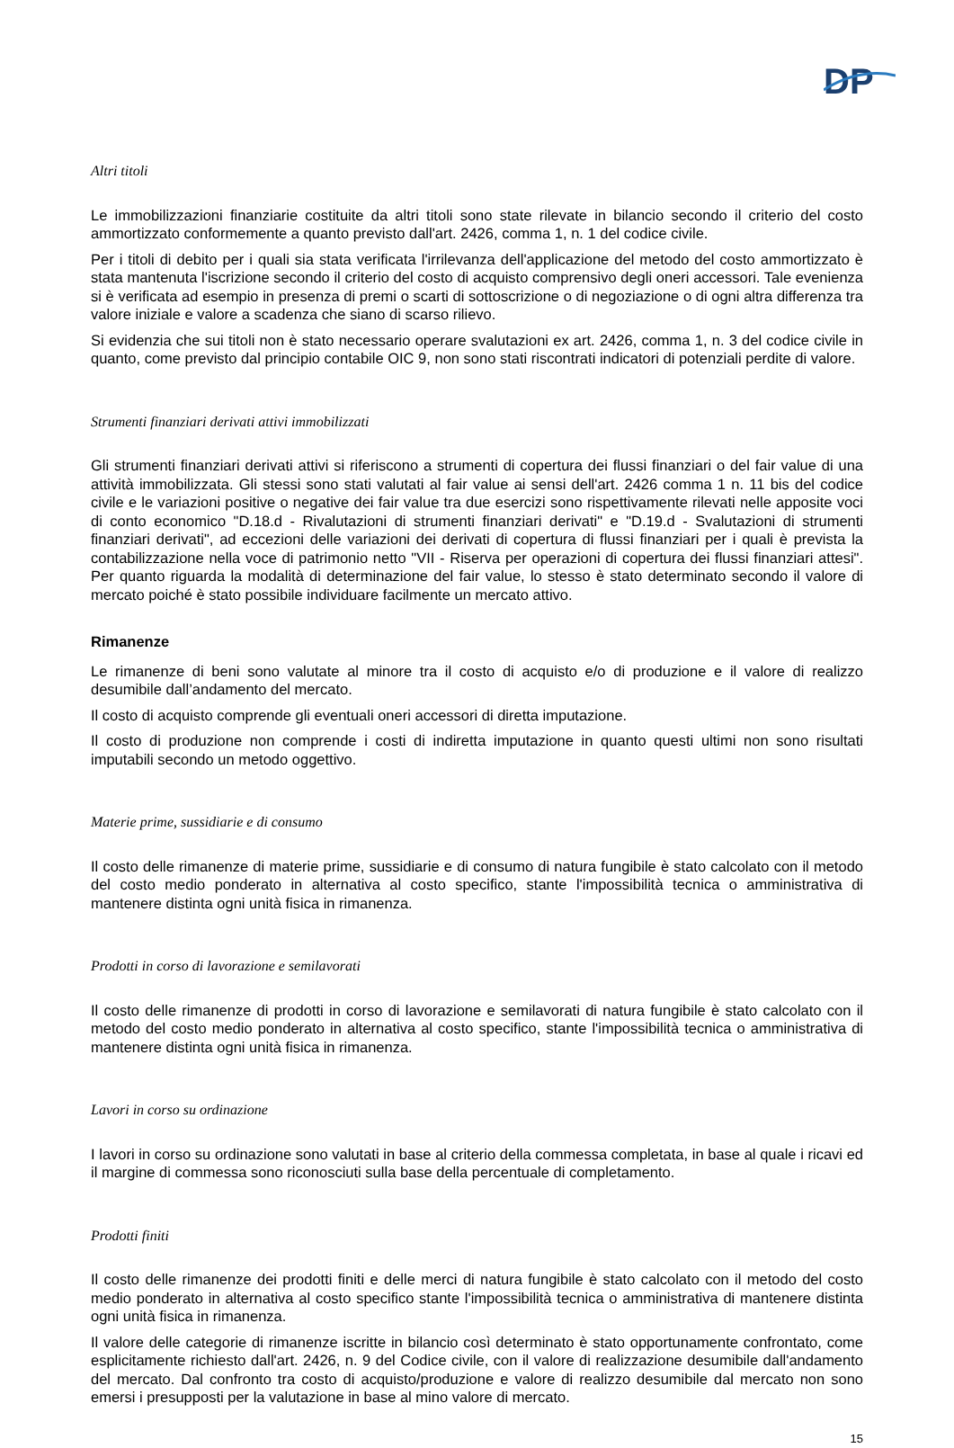DP
Altri titoli
Le immobilizzazioni finanziarie costituite da altri titoli sono state rilevate in bilancio secondo il criterio del costo ammortizzato conformemente a quanto previsto dall'art. 2426, comma 1, n. 1 del codice civile.
Per i titoli di debito per i quali sia stata verificata l'irrilevanza dell'applicazione del metodo del costo ammortizzato è stata mantenuta l'iscrizione secondo il criterio del costo di acquisto comprensivo degli oneri accessori. Tale evenienza si è verificata ad esempio in presenza di premi o scarti di sottoscrizione o di negoziazione o di ogni altra differenza tra valore iniziale e valore a scadenza che siano di scarso rilievo.
Si evidenzia che sui titoli non è stato necessario operare svalutazioni ex art. 2426, comma 1, n. 3 del codice civile in quanto, come previsto dal principio contabile OIC 9, non sono stati riscontrati indicatori di potenziali perdite di valore.
Strumenti finanziari derivati attivi immobilizzati
Gli strumenti finanziari derivati attivi si riferiscono a strumenti di copertura dei flussi finanziari o del fair value di una attività immobilizzata. Gli stessi sono stati valutati al fair value ai sensi dell'art. 2426 comma 1 n. 11 bis del codice civile e le variazioni positive o negative dei fair value tra due esercizi sono rispettivamente rilevati nelle apposite voci di conto economico "D.18.d - Rivalutazioni di strumenti finanziari derivati" e "D.19.d - Svalutazioni di strumenti finanziari derivati", ad eccezioni delle variazioni dei derivati di copertura di flussi finanziari per i quali è prevista la contabilizzazione nella voce di patrimonio netto "VII - Riserva per operazioni di copertura dei flussi finanziari attesi". Per quanto riguarda la modalità di determinazione del fair value, lo stesso è stato determinato secondo il valore di mercato poiché è stato possibile individuare facilmente un mercato attivo.
Rimanenze
Le rimanenze di beni sono valutate al minore tra il costo di acquisto e/o di produzione e il valore di realizzo desumibile dall’andamento del mercato.
Il costo di acquisto comprende gli eventuali oneri accessori di diretta imputazione.
Il costo di produzione non comprende i costi di indiretta imputazione in quanto questi ultimi non sono risultati imputabili secondo un metodo oggettivo.
Materie prime, sussidiarie e di consumo
Il costo delle rimanenze di materie prime, sussidiarie e di consumo di natura fungibile è stato calcolato con il metodo del costo medio ponderato in alternativa al costo specifico, stante l'impossibilità tecnica o amministrativa di mantenere distinta ogni unità fisica in rimanenza.
Prodotti in corso di lavorazione e semilavorati
Il costo delle rimanenze di prodotti in corso di lavorazione e semilavorati di natura fungibile è stato calcolato con il metodo del costo medio ponderato in alternativa al costo specifico, stante l'impossibilità tecnica o amministrativa di mantenere distinta ogni unità fisica in rimanenza.
Lavori in corso su ordinazione
I lavori in corso su ordinazione sono valutati in base al criterio della commessa completata, in base al quale i ricavi ed il margine di commessa sono riconosciuti sulla base della percentuale di completamento.
Prodotti finiti
Il costo delle rimanenze dei prodotti finiti e delle merci di natura fungibile è stato calcolato con il metodo del costo medio ponderato in alternativa al costo specifico stante l'impossibilità tecnica o amministrativa di mantenere distinta ogni unità fisica in rimanenza.
Il valore delle categorie di rimanenze iscritte in bilancio così determinato è stato opportunamente confrontato, come esplicitamente richiesto dall'art. 2426, n. 9 del Codice civile, con il valore di realizzazione desumibile dall'andamento del mercato. Dal confronto tra costo di acquisto/produzione e valore di realizzo desumibile dal mercato non sono emersi i presupposti per la valutazione in base al mino valore di mercato.
15